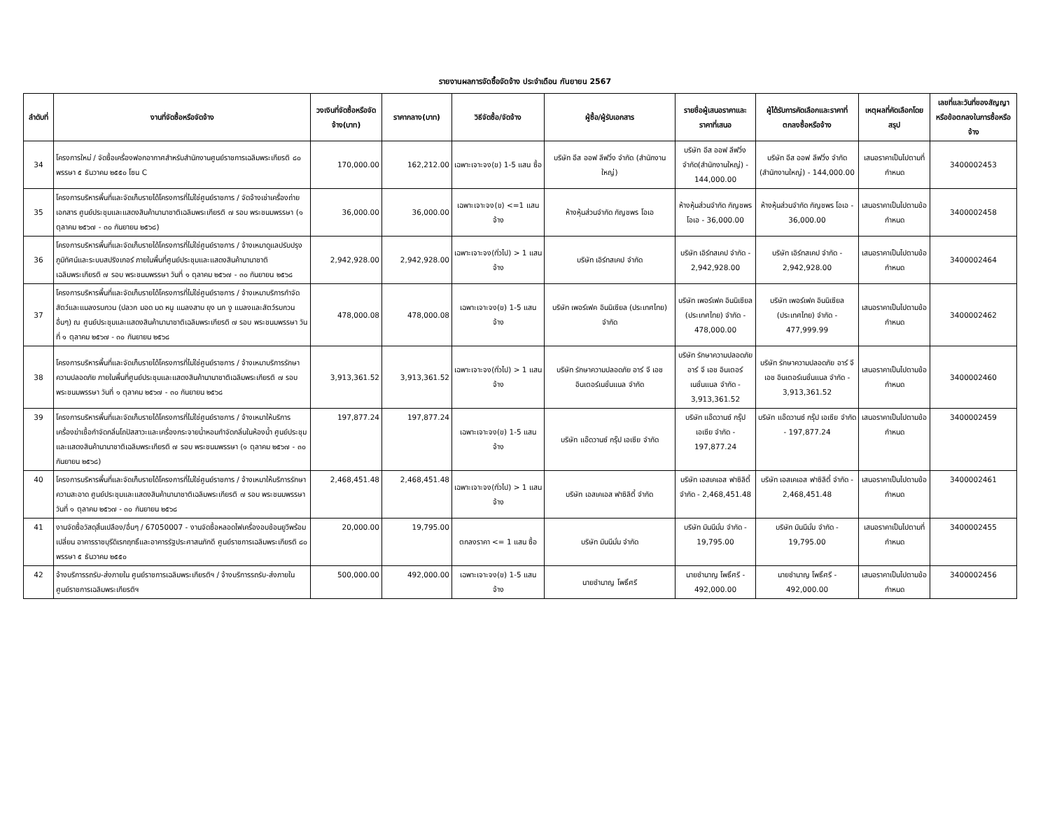รายงานผลการจัดซื้อจัดจ้าง ประจำเดือน กันยายน 2567
| ลำดับที่ | งานที่จัดซื้อหรือจัดจ้าง | วงเงินที่จัดซื้อหรือจัดจ้าง(บาท) | ราคากลาง(บาท) | วิธีจัดซื้อ/จัดจ้าง | ผู้ซื้อ/ผู้รับเอกสาร | รายชื่อผู้เสนอราคาและราคาที่เสนอ | ผู้ได้รับการคัดเลือกและราคาที่ตกลงซื้อหรือจ้าง | เหตุผลที่คัดเลือกโดยสรุป | เลขที่และวันที่ของสัญญาหรือข้อตกลงในการซื้อหรือจ้าง |
| --- | --- | --- | --- | --- | --- | --- | --- | --- | --- |
| 34 | โครงการใหม่ / จัดซื้อเครื่องฟอกอากาศสำหรับสำนักงานศูนย์ราชการเฉลิมพระเกียรติ ๘๐ พรรษา ๕ ธันวาคม ๒๕๕๐ โซน C | 170,000.00 | 162,212.00 | เฉพาะเจาะจง(ข) 1-5 แสน ซื้อ | บริษัท อีส ออฟ ลีฟวิ่ง จำกัด (สำนักงานใหญ่) | บริษัท อีส ออฟ ลีฟวิ่ง จำกัด(สำนักงานใหญ่) - 144,000.00 | บริษัท อีส ออฟ ลีฟวิ่ง จำกัด (สำนักงานใหญ่) - 144,000.00 | เสนอราคาเป็นไปตามที่กำหนด | 3400002453 |
| 35 | โครงการบริหารพื้นที่และจัดเก็บรายได้โครงการที่ไม่ใช่ศูนย์ราชการ / จัดจ้างเช่าเครื่องถ่ายเอกสาร ศูนย์ประชุมและแสดงสินค้านานาชาติเฉลิมพระเกียรติ ๗ รอบ พระชนมพรรษา (๑ ตุลาคม ๒๕๖๗ - ๓๐ กันยายน ๒๕๖๘) | 36,000.00 | 36,000.00 | เฉพาะเจาะจง(ข) <=1 แสน จ้าง | ห้างหุ้นส่วนจำกัด กัญชพร โอเอ | ห้างหุ้นส่วนจำกัด กัญชพร โอเอ - 36,000.00 | ห้างหุ้นส่วนจำกัด กัญชพร โอเอ - 36,000.00 | เสนอราคาเป็นไปตามข้อกำหนด | 3400002458 |
| 36 | โครงการบริหารพื้นที่และจัดเก็บรายได้โครงการที่ไม่ใช่ศูนย์ราชการ / จ้างเหมาดูแลปรับปรุงภูมิทัศน์และระบบสปริงเกอร์ ภายในพื้นที่ศูนย์ประชุมและแสดงสินค้านานาชาติเฉลิมพระเกียรติ ๗ รอบ พระชนมพรรษา วันที่ ๑ ตุลาคม ๒๕๖๗ - ๓๐ กันยายน ๒๕๖๘ | 2,942,928.00 | 2,942,928.00 | เฉพาะเจาะจง(ทั่วไป) > 1 แสน จ้าง | บริษัท เอิร์ทสเคป จำกัด | บริษัท เอิร์ทสเคป จำกัด - 2,942,928.00 | บริษัท เอิร์ทสเคป จำกัด - 2,942,928.00 | เสนอราคาเป็นไปตามข้อกำหนด | 3400002464 |
| 37 | โครงการบริหารพื้นที่และจัดเก็บรายได้โครงการที่ไม่ใช่ศูนย์ราชการ / จ้างเหมาบริการกำจัดสัตว์และแมลงรบกวน (ปลวก มอด มด หนู แมลงสาบ ยุง นก งู แมลงและสัตว์รบกวนอื่นๆ) ณ ศูนย์ประชุมและแสดงสินค้านานาชาติเฉลิมพระเกียรติ ๗ รอบ พระชนมพรรษา วันที่ ๑ ตุลาคม ๒๕๖๗ - ๓๐ กันยายน ๒๕๖๘ | 478,000.08 | 478,000.08 | เฉพาะเจาะจง(ข) 1-5 แสน จ้าง | บริษัท เพอร์เฟค อินนิเซียล (ประเทศไทย) จำกัด | บริษัท เพอร์เฟค อินนิเซียล (ประเทศไทย) จำกัด - 478,000.00 | บริษัท เพอร์เฟค อินนิเซียล (ประเทศไทย) จำกัด - 477,999.99 | เสนอราคาเป็นไปตามข้อกำหนด | 3400002462 |
| 38 | โครงการบริหารพื้นที่และจัดเก็บรายได้โครงการที่ไม่ใช่ศูนย์ราชการ / จ้างเหมาบริการรักษาความปลอดภัย ภายในพื้นที่ศูนย์ประชุมและแสดงสินค้านานาชาติเฉลิมพระเกียรติ ๗ รอบ พระชนมพรรษา วันที่ ๑ ตุลาคม ๒๕๖๗ - ๓๐ กันยายน ๒๕๖๘ | 3,913,361.52 | 3,913,361.52 | เฉพาะเจาะจง(ทั่วไป) > 1 แสน จ้าง | บริษัท รักษาความปลอดภัย อาร์ จี เอช อินเตอร์เนชั่นแนล จำกัด | บริษัท รักษาความปลอดภัย อาร์ จี เอช อินเตอร์เนชั่นแนล จำกัด - 3,913,361.52 | บริษัท รักษาความปลอดภัย อาร์ จี เอช อินเตอร์เนชั่นแนล จำกัด - 3,913,361.52 | เสนอราคาเป็นไปตามข้อกำหนด | 3400002460 |
| 39 | โครงการบริหารพื้นที่และจัดเก็บรายได้โครงการที่ไม่ใช่ศูนย์ราชการ / จ้างเหมาให้บริการเครื่องฆ่าเชื้อกำจัดกลิ่นโถปัสสาวะและเครื่องกระจายน้ำหอมกำจัดกลิ่นในห้องน้ำ ศูนย์ประชุมและแสดงสินค้านานาชาติเฉลิมพระเกียรติ ๗ รอบ พระชนมพรรษา (๑ ตุลาคม ๒๕๖๗ - ๓๐ กันยายน ๒๕๖๘) | 197,877.24 | 197,877.24 | เฉพาะเจาะจง(ข) 1-5 แสน จ้าง | บริษัท แอ๊ดวานซ์ กรุ๊ป เอเซีย จำกัด | บริษัท แอ๊ดวานซ์ กรุ๊ป เอเซีย จำกัด - 197,877.24 | บริษัท แอ๊ดวานซ์ กรุ๊ป เอเซีย จำกัด - 197,877.24 | เสนอราคาเป็นไปตามข้อกำหนด | 3400002459 |
| 40 | โครงการบริหารพื้นที่และจัดเก็บรายได้โครงการที่ไม่ใช่ศูนย์ราชการ / จ้างเหมาให้บริการรักษาความสะอาด ศูนย์ประชุมและแสดงสินค้านานาชาติเฉลิมพระเกียรติ ๗ รอบ พระชนมพรรษา วันที่ ๑ ตุลาคม ๒๕๖๗ - ๓๐ กันยายน ๒๕๖๘ | 2,468,451.48 | 2,468,451.48 | เฉพาะเจาะจง(ทั่วไป) > 1 แสน จ้าง | บริษัท เอสเคเอส ฟาซิลิตี้ จำกัด | บริษัท เอสเคเอส ฟาซิลิตี้ จำกัด - 2,468,451.48 | บริษัท เอสเคเอส ฟาซิลิตี้ จำกัด - 2,468,451.48 | เสนอราคาเป็นไปตามข้อกำหนด | 3400002461 |
| 41 | งานจัดซื้อวัสดุสิ้นเปลือง/อื่นๆ / 67050007 - งานจัดซื้อหลอดไฟเครื่องอบช้อนยูวีพร้อมเปลี่ยน อาคารราชบุรีดิเรกฤทธิ์และอาคารรัฐประศาสนภักดี ศูนย์ราชการเฉลิมพระเกียรติ ๘๐ พรรษา ๕ ธันวาคม ๒๕๕๐ | 20,000.00 | 19,795.00 | ตกลงราคา <= 1 แสน ซื้อ | บริษัท มินนีมั่ม จำกัด | บริษัท มินนีมั่ม จำกัด - 19,795.00 | บริษัท มินนีมั่ม จำกัด - 19,795.00 | เสนอราคาเป็นไปตามที่กำหนด | 3400002455 |
| 42 | จ้างบริการรถรับ-ส่งภายใน ศูนย์ราชการเฉลิมพระเกียรติฯ / จ้างบริการรถรับ-ส่งภายใน ศูนย์ราชการเฉลิมพระเกียรติฯ | 500,000.00 | 492,000.00 | เฉพาะเจาะจง(ข) 1-5 แสน จ้าง | นายชำนาญ โพธิ์ศรี | นายชำนาญ โพธิ์ศรี - 492,000.00 | นายชำนาญ โพธิ์ศรี - 492,000.00 | เสนอราคาเป็นไปตามข้อกำหนด | 3400002456 |